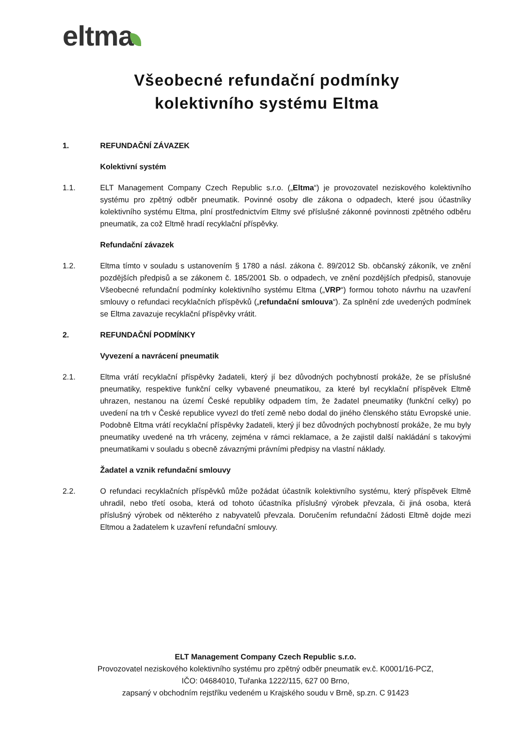eltma
Všeobecné refundační podmínky
kolektivního systému Eltma
1. REFUNDAČNÍ ZÁVAZEK
Kolektivní systém
1.1. ELT Management Company Czech Republic s.r.o. („Eltma“) je provozovatel neziskového kolektivního systému pro zpětný odběr pneumatik. Povinné osoby dle zákona o odpadech, které jsou účastníky kolektivního systému Eltma, plní prostřednictvím Eltmy své příslušné zákonné povinnosti zpětného odběru pneumatik, za což Eltmě hradí recyklační příspěvky.
Refundační závazek
1.2. Eltma tímto v souladu s ustanovením § 1780 a násl. zákona č. 89/2012 Sb. občanský zákoník, ve znění pozdějších předpisů a se zákonem č. 185/2001 Sb. o odpadech, ve znění pozdějších předpisů, stanovuje Všeobecné refundační podmínky kolektivního systému Eltma („VRP“) formou tohoto návrhu na uzavření smlouvy o refundaci recyklačních příspěvků („refundační smlouva“). Za splnění zde uvedených podmínek se Eltma zavazuje recyklační příspěvky vrátit.
2. REFUNDAČNÍ PODMÍNKY
Vyvezení a navrácení pneumatik
2.1. Eltma vrátí recyklační příspěvky žadateli, který jí bez důvodných pochybností prokáže, že se příslušné pneumatiky, respektive funkční celky vybavené pneumatikou, za které byl recyklační příspěvek Eltmě uhrazen, nestanou na území České republiky odpadem tím, že žadatel pneumatiky (funkční celky) po uvedení na trh v České republice vyvezl do třetí země nebo dodal do jiného členského státu Evropské unie. Podobně Eltma vrátí recyklační příspěvky žadateli, který jí bez důvodných pochybností prokáže, že mu byly pneumatiky uvedené na trh vráceny, zejména v rámci reklamace, a že zajistil další nakládání s takovými pneumatikami v souladu s obecně závaznými právními předpisy na vlastní náklady.
Žadatel a vznik refundační smlouvy
2.2. O refundaci recyklačních příspěvků může požádat účastník kolektivního systému, který příspěvek Eltmě uhradil, nebo třetí osoba, která od tohoto účastníka příslušný výrobek převzala, či jiná osoba, která příslušný výrobek od některého z nabyvatelů převzala. Doručením refundační žádosti Eltmě dojde mezi Eltmou a žadatelem k uzavření refundační smlouvy.
ELT Management Company Czech Republic s.r.o.
Provozovatel neziskového kolektivního systému pro zpětný odběr pneumatik ev.č. K0001/16-PCZ,
IČO: 04684010, Tuřanka 1222/115, 627 00 Brno,
zapsaný v obchodním rejstříku vedeném u Krajského soudu v Brně, sp.zn. C 91423